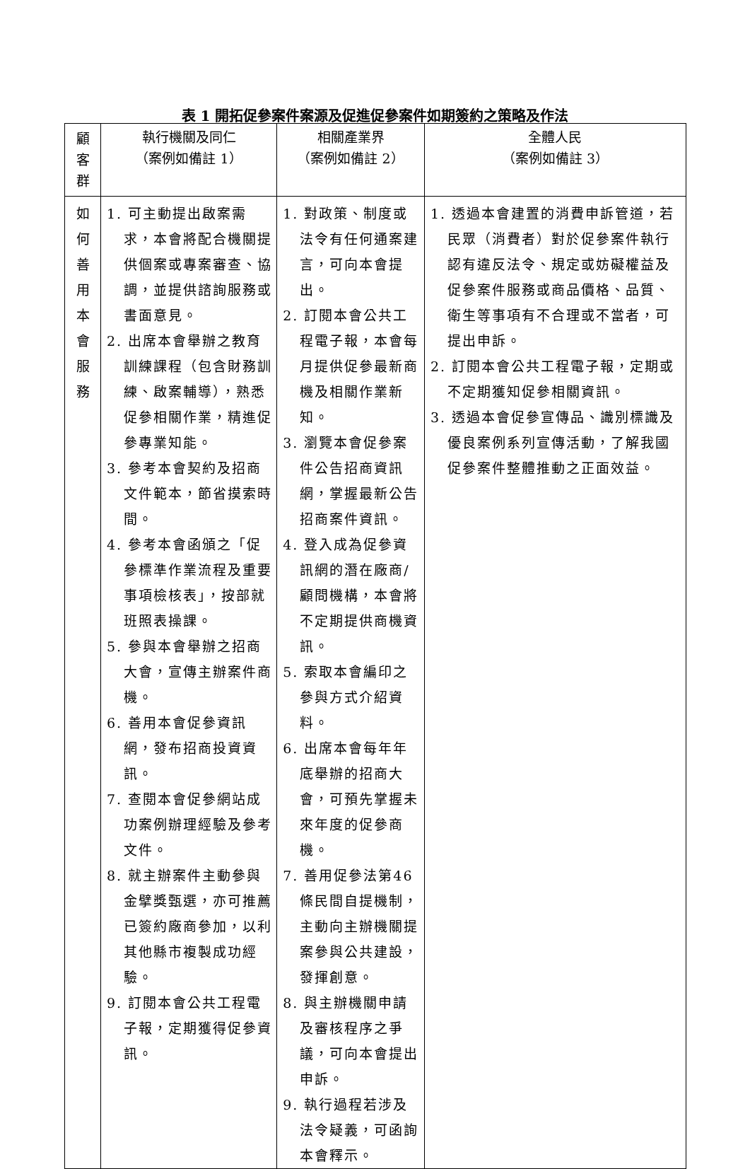表 1 開拓促參案件案源及促進促參案件如期簽約之策略及作法
| 顧 客 群 | 執行機關及同仁 （案例如備註 1） | 相關產業界 （案例如備註 2） | 全體人民 （案例如備註 3） |
| --- | --- | --- | --- |
| 如 何 善 用 本 會 服 務 | 1. 可主動提出啟案需求，本會將配合機關提供個案或專案審查、協調，並提供諮詢服務或書面意見。 2. 出席本會舉辦之教育訓練課程（包含財務訓練、啟案輔導），熟悉促參相關作業，精進促參專業知能。 3. 參考本會契約及招商文件範本，節省摸索時間。 4. 參考本會函頒之「促參標準作業流程及重要事項檢核表」，按部就班照表操課。 5. 參與本會舉辦之招商大會，宣傳主辦案件商機。 6. 善用本會促參資訊網，發布招商投資資訊。 7. 查閱本會促參網站成功案例辦理經驗及參考文件。 8. 就主辦案件主動參與金擘獎甄選，亦可推薦已簽約廠商參加，以利其他縣市複製成功經驗。 9. 訂閱本會公共工程電子報，定期獲得促參資訊。 | 1. 對政策、制度或法令有任何通案建言，可向本會提出。 2. 訂閱本會公共工程電子報，本會每月提供促參最新商機及相關作業新知。 3. 瀏覽本會促參案件公告招商資訊網，掌握最新公告招商案件資訊。 4. 登入成為促參資訊網的潛在廠商/顧問機構，本會將不定期提供商機資訊。 5. 索取本會編印之參與方式介紹資料。 6. 出席本會每年年底舉辦的招商大會，可預先掌握未來年度的促參商機。 7. 善用促參法第46條民間自提機制，主動向主辦機關提案參與公共建設，發揮創意。 8. 與主辦機關申請及審核程序之爭議，可向本會提出申訴。 9. 執行過程若涉及法令疑義，可函詢本會釋示。 | 1. 透過本會建置的消費申訴管道，若民眾（消費者）對於促參案件執行認有違反法令、規定或妨礙權益及促參案件服務或商品價格、品質、衛生等事項有不合理或不當者，可提出申訴。 2. 訂閱本會公共工程電子報，定期或不定期獲知促參相關資訊。 3. 透過本會促參宣傳品、識別標識及優良案例系列宣傳活動，了解我國促參案件整體推動之正面效益。 |